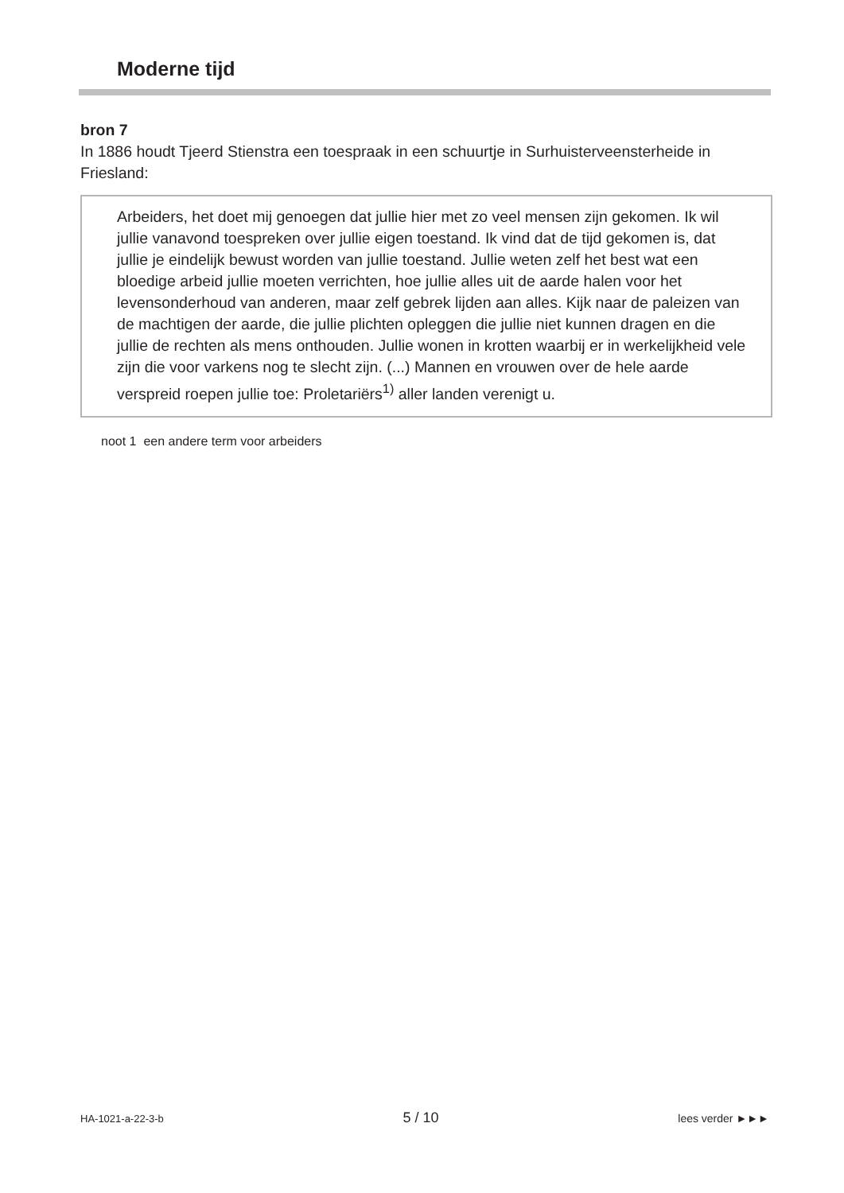Moderne tijd
bron 7
In 1886 houdt Tjeerd Stienstra een toespraak in een schuurtje in Surhuisterveensterheide in Friesland:
Arbeiders, het doet mij genoegen dat jullie hier met zo veel mensen zijn gekomen. Ik wil jullie vanavond toespreken over jullie eigen toestand. Ik vind dat de tijd gekomen is, dat jullie je eindelijk bewust worden van jullie toestand. Jullie weten zelf het best wat een bloedige arbeid jullie moeten verrichten, hoe jullie alles uit de aarde halen voor het levensonderhoud van anderen, maar zelf gebrek lijden aan alles. Kijk naar de paleizen van de machtigen der aarde, die jullie plichten opleggen die jullie niet kunnen dragen en die jullie de rechten als mens onthouden. Jullie wonen in krotten waarbij er in werkelijkheid vele zijn die voor varkens nog te slecht zijn. (...) Mannen en vrouwen over de hele aarde verspreid roepen jullie toe: Proletariërs<sup>1)</sup> aller landen verenigt u.
noot 1 een andere term voor arbeiders
HA-1021-a-22-3-b 5 / 10 lees verder ►►►